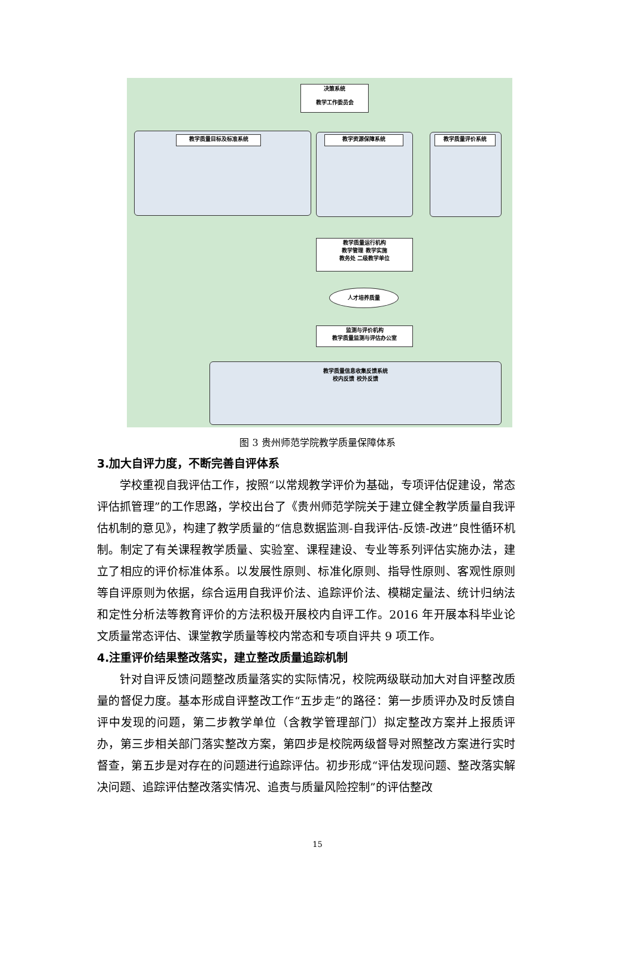决策系统
教学工作委员会
教学质量目标及标准系统 教学资源保障系统 教学质量评价系统
教学质量运行机构
教学管理 教学实施
教务处 二级教学单位
人才培养质量
监测与评价机构
教学质量监测与评估办公室
教学质量信息收集反馈系统
校内反馈 校外反馈
图 3 贵州师范学院教学质量保障体系
3.加大自评力度，不断完善自评体系
学校重视自我评估工作，按照“以常规教学评价为基础，专项评估促建设，常态评估抓管理”的工作思路，学校出台了《贵州师范学院关于建立健全教学质量自我评估机制的意见》，构建了教学质量的“信息数据监测-自我评估-反馈-改进”良性循环机制。制定了有关课程教学质量、实验室、课程建设、专业等系列评估实施办法，建立了相应的评价标准体系。以发展性原则、标准化原则、指导性原则、客观性原则等自评原则为依据，综合运用自我评价法、追踪评价法、模糊定量法、统计归纳法和定性分析法等教育评价的方法积极开展校内自评工作。2016 年开展本科毕业论文质量常态评估、课堂教学质量等校内常态和专项自评共 9 项工作。
4.注重评价结果整改落实，建立整改质量追踪机制
针对自评反馈问题整改质量落实的实际情况，校院两级联动加大对自评整改质量的督促力度。基本形成自评整改工作“五步走”的路径：第一步质评办及时反馈自评中发现的问题，第二步教学单位（含教学管理部门）拟定整改方案并上报质评办，第三步相关部门落实整改方案，第四步是校院两级督导对照整改方案进行实时督查，第五步是对存在的问题进行追踪评估。初步形成“评估发现问题、整改落实解决问题、追踪评估整改落实情况、追责与质量风险控制”的评估整改
15